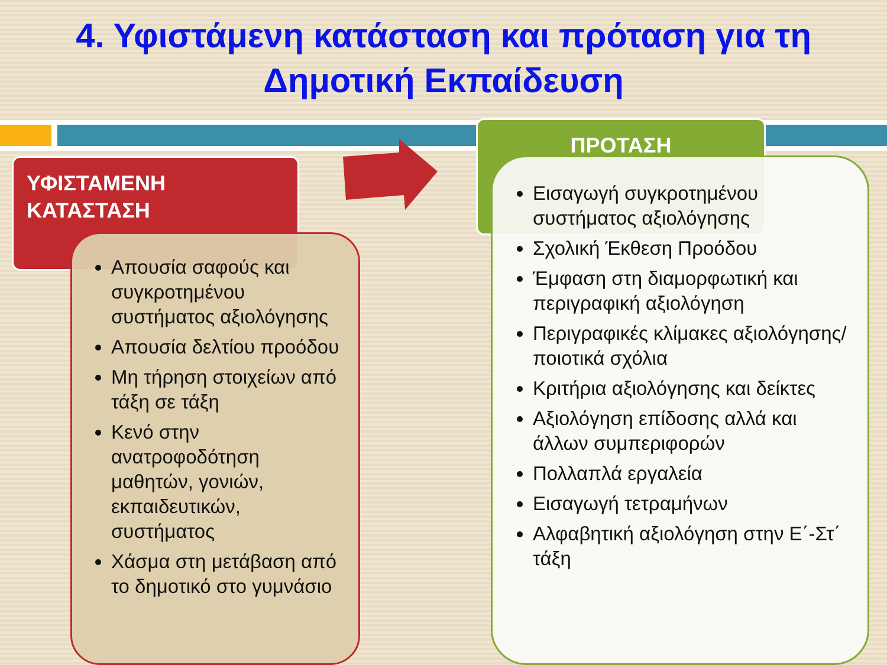4. Υφιστάμενη κατάσταση και πρόταση για τη Δημοτική Εκπαίδευση
ΥΦΙΣΤΑΜΕΝΗ
ΚΑΤΑΣΤΑΣΗ
Απουσία σαφούς και συγκροτημένου συστήματος αξιολόγησης
Απουσία δελτίου προόδου
Μη τήρηση στοιχείων από τάξη σε τάξη
Κενό στην ανατροφοδότηση μαθητών, γονιών, εκπαιδευτικών, συστήματος
Χάσμα στη μετάβαση από το δημοτικό στο γυμνάσιο
ΠΡΟΤΑΣΗ
Εισαγωγή συγκροτημένου συστήματος αξιολόγησης
Σχολική Έκθεση Προόδου
Έμφαση στη διαμορφωτική και περιγραφική αξιολόγηση
Περιγραφικές κλίμακες αξιολόγησης/ποιοτικά σχόλια
Κριτήρια αξιολόγησης και δείκτες
Αξιολόγηση επίδοσης αλλά και άλλων συμπεριφορών
Πολλαπλά εργαλεία
Εισαγωγή τετραμήνων
Αλφαβητική αξιολόγηση στην Ε΄-Στ΄ τάξη